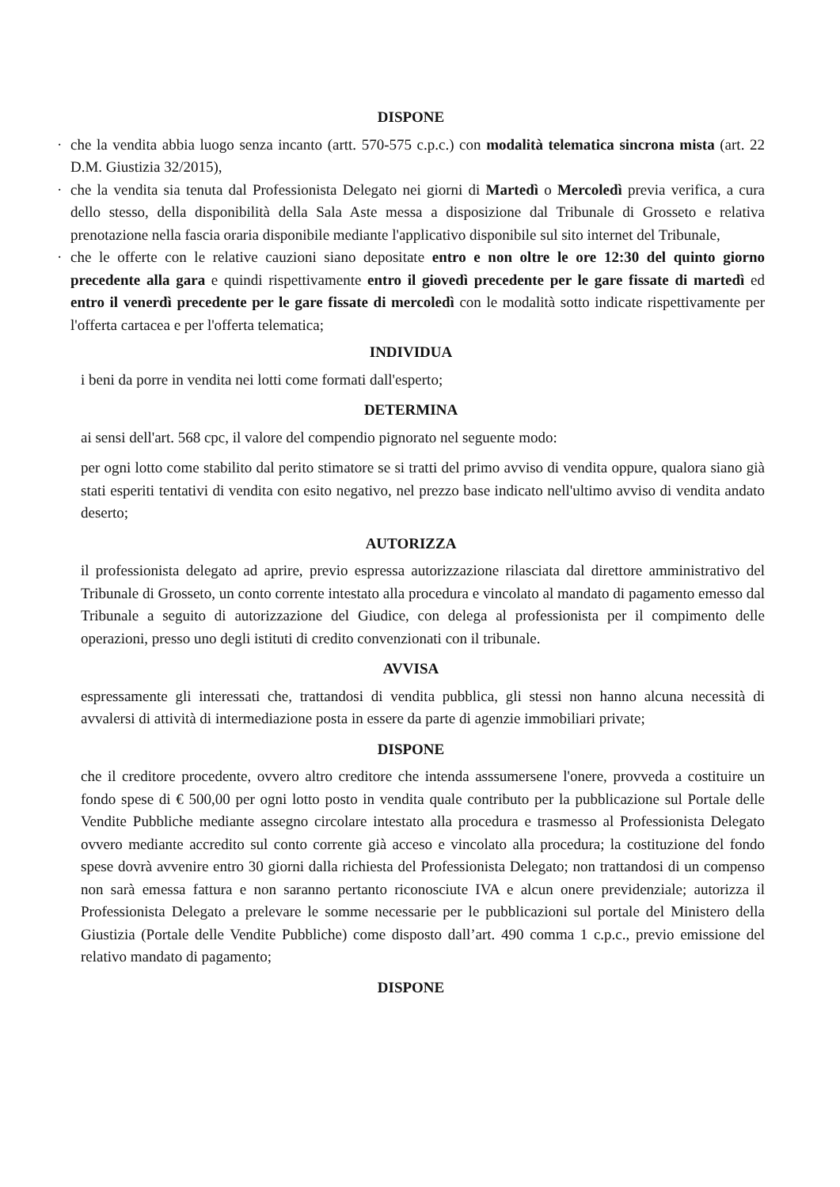DISPONE
· che la vendita abbia luogo senza incanto (artt. 570-575 c.p.c.) con modalità telematica sincrona mista (art. 22 D.M. Giustizia 32/2015),
· che la vendita sia tenuta dal Professionista Delegato nei giorni di Martedì o Mercoledì previa verifica, a cura dello stesso, della disponibilità della Sala Aste messa a disposizione dal Tribunale di Grosseto e relativa prenotazione nella fascia oraria disponibile mediante l'applicativo disponibile sul sito internet del Tribunale,
· che le offerte con le relative cauzioni siano depositate entro e non oltre le ore 12:30 del quinto giorno precedente alla gara e quindi rispettivamente entro il giovedì precedente per le gare fissate di martedì ed entro il venerdì precedente per le gare fissate di mercoledì con le modalità sotto indicate rispettivamente per l'offerta cartacea e per l'offerta telematica;
INDIVIDUA
i beni da porre in vendita nei lotti come formati dall'esperto;
DETERMINA
ai sensi dell'art. 568 cpc, il valore del compendio pignorato nel seguente modo:
per ogni lotto come stabilito dal perito stimatore se si tratti del primo avviso di vendita oppure, qualora siano già stati esperiti tentativi di vendita con esito negativo, nel prezzo base indicato nell'ultimo avviso di vendita andato deserto;
AUTORIZZA
il professionista delegato ad aprire, previo espressa autorizzazione rilasciata dal direttore amministrativo del Tribunale di Grosseto, un conto corrente intestato alla procedura e vincolato al mandato di pagamento emesso dal Tribunale a seguito di autorizzazione del Giudice, con delega al professionista per il compimento delle operazioni, presso uno degli istituti di credito convenzionati con il tribunale.
AVVISA
espressamente gli interessati che, trattandosi di vendita pubblica, gli stessi non hanno alcuna necessità di avvalersi di attività di intermediazione posta in essere da parte di agenzie immobiliari private;
DISPONE
che il creditore procedente, ovvero altro creditore che intenda asssumersene l'onere, provveda a costituire un fondo spese di € 500,00 per ogni lotto posto in vendita quale contributo per la pubblicazione sul Portale delle Vendite Pubbliche mediante assegno circolare intestato alla procedura e trasmesso al Professionista Delegato ovvero mediante accredito sul conto corrente già acceso e vincolato alla procedura; la costituzione del fondo spese dovrà avvenire entro 30 giorni dalla richiesta del Professionista Delegato; non trattandosi di un compenso non sarà emessa fattura e non saranno pertanto riconosciute IVA e alcun onere previdenziale; autorizza il Professionista Delegato a prelevare le somme necessarie per le pubblicazioni sul portale del Ministero della Giustizia (Portale delle Vendite Pubbliche) come disposto dall’art. 490 comma 1 c.p.c., previo emissione del relativo mandato di pagamento;
DISPONE